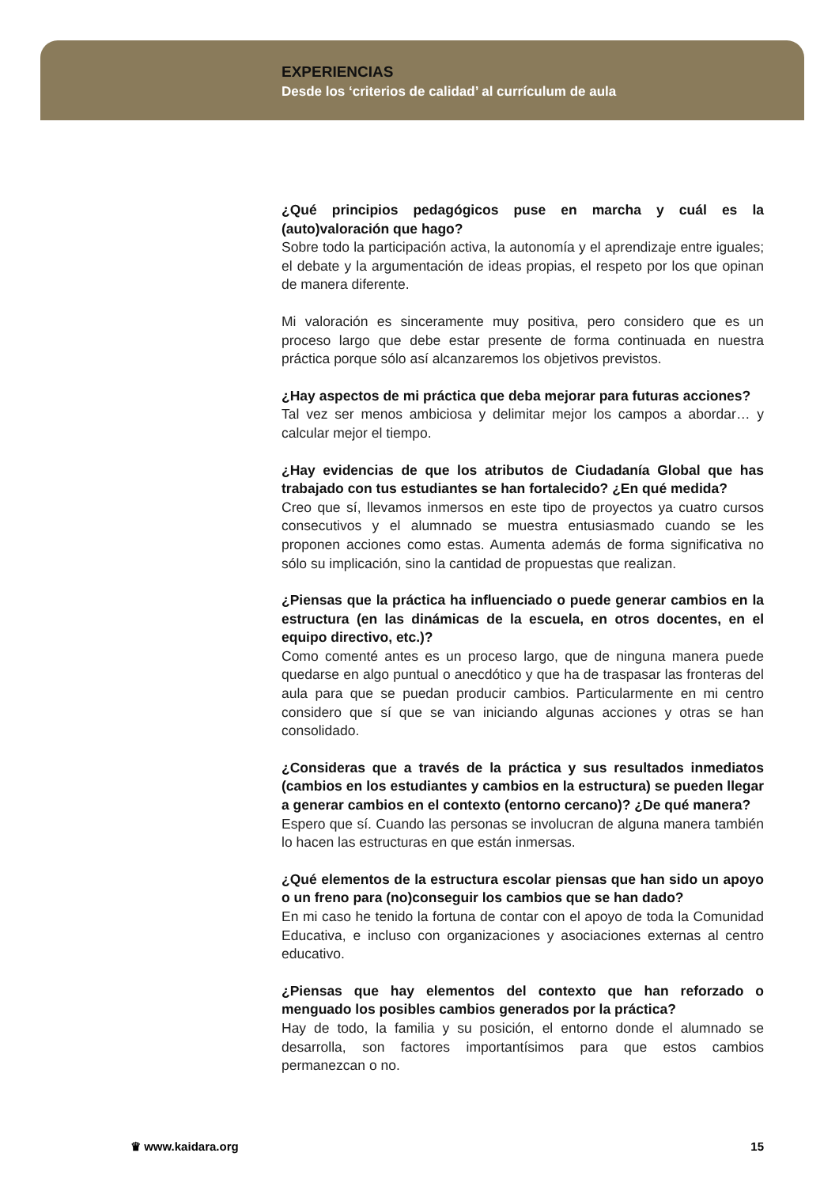EXPERIENCIAS
Desde los ‘criterios de calidad’ al currículum de aula
¿Qué principios pedagógicos puse en marcha y cuál es la (auto)valoración que hago?
Sobre todo la participación activa, la autonomía y el aprendizaje entre iguales; el debate y la argumentación de ideas propias, el respeto por los que opinan de manera diferente.
Mi valoración es sinceramente muy positiva, pero considero que es un proceso largo que debe estar presente de forma continuada en nuestra práctica porque sólo así alcanzaremos los objetivos previstos.
¿Hay aspectos de mi práctica que deba mejorar para futuras acciones?
Tal vez ser menos ambiciosa y delimitar mejor los campos a abordar… y calcular mejor el tiempo.
¿Hay evidencias de que los atributos de Ciudadanía Global que has trabajado con tus estudiantes se han fortalecido? ¿En qué medida?
Creo que sí, llevamos inmersos en este tipo de proyectos ya cuatro cursos consecutivos y el alumnado se muestra entusiasmado cuando se les proponen acciones como estas. Aumenta además de forma significativa no sólo su implicación, sino la cantidad de propuestas que realizan.
¿Piensas que la práctica ha influenciado o puede generar cambios en la estructura (en las dinámicas de la escuela, en otros docentes, en el equipo directivo, etc.)?
Como comenté antes es un proceso largo, que de ninguna manera puede quedarse en algo puntual o anecdótico y que ha de traspasar las fronteras del aula para que se puedan producir cambios. Particularmente en mi centro considero que sí que se van iniciando algunas acciones y otras se han consolidado.
¿Consideras que a través de la práctica y sus resultados inmediatos (cambios en los estudiantes y cambios en la estructura) se pueden llegar a generar cambios en el contexto (entorno cercano)? ¿De qué manera?
Espero que sí. Cuando las personas se involucran de alguna manera también lo hacen las estructuras en que están inmersas.
¿Qué elementos de la estructura escolar piensas que han sido un apoyo o un freno para (no)conseguir los cambios que se han dado?
En mi caso he tenido la fortuna de contar con el apoyo de toda la Comunidad Educativa, e incluso con organizaciones y asociaciones externas al centro educativo.
¿Piensas que hay elementos del contexto que han reforzado o menguado los posibles cambios generados por la práctica?
Hay de todo, la familia y su posición, el entorno donde el alumnado se desarrolla, son factores importantísimos para que estos cambios permanezcan o no.
♛ www.kaidara.org 15